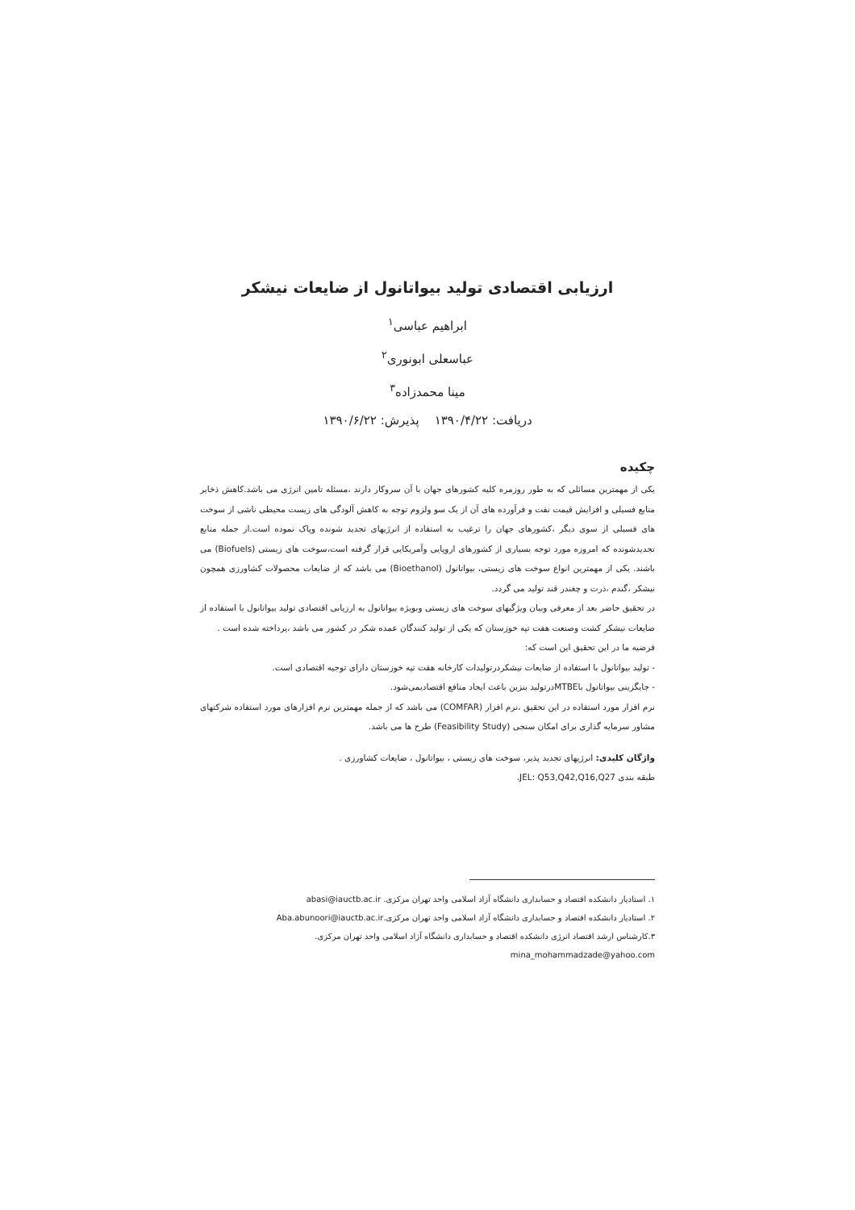ارزیابی اقتصادی تولید بیواتانول از ضایعات نیشکر
ابراهیم عباسی<sup>۱</sup>
عباسعلی ابونوری<sup>۲</sup>
مینا محمدزاده<sup>۳</sup>
دریافت: ۱۳۹۰/۴/۲۲ پذیرش: ۱۳۹۰/۶/۲۲
چکیده
یکی از مهمترین مسائلی که به طور روزمره کلیه کشورهای جهان با آن سروکار دارند ،مسئله تامین انرژی می باشد.کاهش ذخایر منابع فسیلی و افزایش قیمت نفت و فرآورده های آن از یک سو ولزوم توجه به کاهش آلودگی های زیست محیطی ناشی از سوخت های فسیلی از سوی دیگر ،کشورهای جهان را ترغیب به استفاده از انرژیهای تجدید شونده وپاک نموده است.از جمله منابع تجدیدشونده که امروزه مورد توجه بسیاری از کشورهای اروپایی وآمریکایی قرار گرفته است،سوخت های زیستی (Biofuels) می باشند. یکی از مهمترین انواع سوخت های زیستی، بیواتانول (Bioethanol) می باشد که از ضایعات محصولات کشاورزی همچون نیشکر ،گندم ،ذرت و چغندر قند تولید می گردد.
در تحقیق حاضر بعد از معرفی وبیان ویژگیهای سوخت های زیستی وبویژه بیواتانول به ارزیابی اقتصادی تولید بیواتانول با استفاده از ضایعات نیشکر کشت وصنعت هفت تپه خوزستان که یکی از تولید کنندگان عمده شکر در کشور می باشد ،پرداخته شده است .
فرضیه ما در این تحقیق این است که:
- تولید بیواتانول با استفاده از ضایعات نیشکردرتولیدات کارخانه هفت تپه خوزستان دارای توجیه اقتصادی است.
- جایگزینی بیواتانول باMTBEدرتولید بنزین باعث ایجاد منافع اقتصادیمی‌شود.
نرم افزار مورد استفاده در این تحقیق ،نرم افزار (COMFAR) می باشد که از جمله مهمترین نرم افزارهای مورد استفاده شرکتهای مشاور سرمایه گذاری برای امکان سنجی (Feasibility Study) طرح ها می باشد.
واژگان کلیدی: انرژیهای تجدید پذیر، سوخت های زیستی ، بیواتانول ، ضایعات کشاورزی .
طبقه بندی JEL: Q53,Q42,Q16,Q27.
۱. استادیار دانشکده اقتصاد و حسابداری دانشگاه آزاد اسلامی واحد تهران مرکزی. abasi@iauctb.ac.ir
۲. استادیار دانشکده اقتصاد و حسابداری دانشگاه آزاد اسلامی واحد تهران مرکزی.Aba.abunoori@iauctb.ac.ir
۳.کارشناس ارشد اقتصاد انرژی دانشکده اقتصاد و حسابداری دانشگاه آزاد اسلامی واحد تهران مرکزی.
mina_mohammadzade@yahoo.com